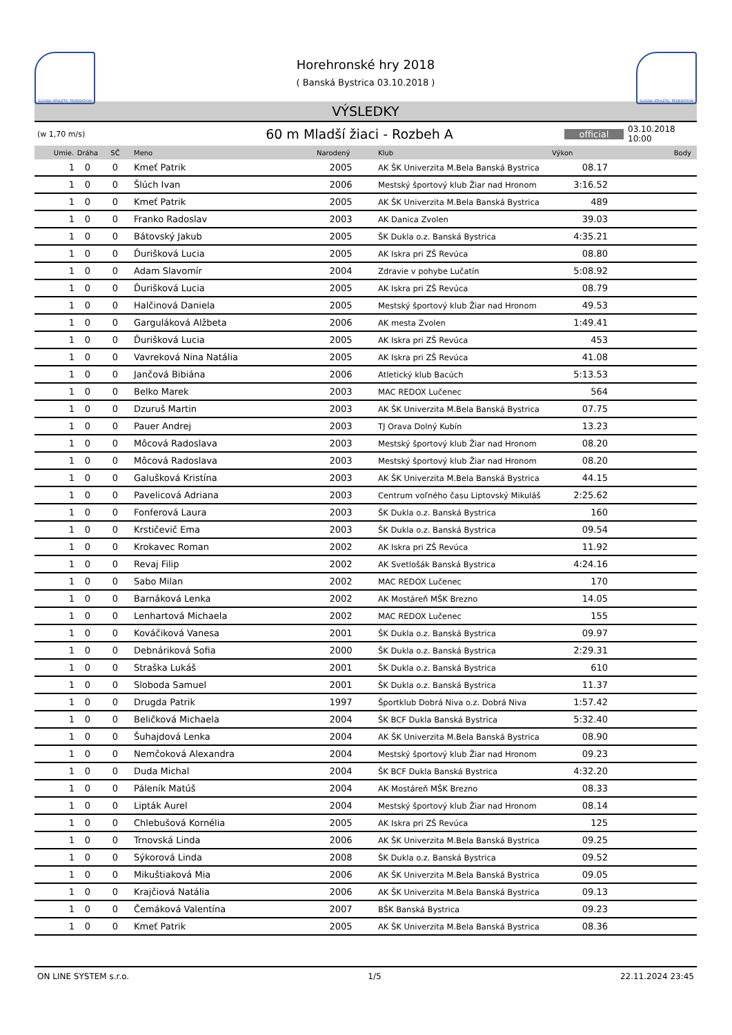SLOVAK ATHLETIC FEDERATION
Horehronské hry 2018
( Banská Bystrica 03.10.2018 )
SLOVAK ATHLETIC FEDERATION
VÝSLEDKY
(w 1,70 m/s)
60 m Mladší žiaci - Rozbeh A
official
03.10.2018 10:00
| Umie. | Dráha | SČ | Meno | Narodený | Klub | Výkon | Body |
| --- | --- | --- | --- | --- | --- | --- | --- |
| 1 | 0 | 0 | Kmeť Patrik | 2005 | AK ŠK Univerzita M.Bela Banská Bystrica | 08.17 | |
| 1 | 0 | 0 | Šlúch Ivan | 2006 | Mestský športový klub Žiar nad Hronom | 3:16.52 | |
| 1 | 0 | 0 | Kmeť Patrik | 2005 | AK ŠK Univerzita M.Bela Banská Bystrica | 489 | |
| 1 | 0 | 0 | Franko Radoslav | 2003 | AK Danica Zvolen | 39.03 | |
| 1 | 0 | 0 | Bátovský Jakub | 2005 | ŠK Dukla o.z. Banská Bystrica | 4:35.21 | |
| 1 | 0 | 0 | Ďurišková Lucia | 2005 | AK Iskra pri ZŠ Revúca | 08.80 | |
| 1 | 0 | 0 | Adam Slavomír | 2004 | Zdravie v pohybe Lučatín | 5:08.92 | |
| 1 | 0 | 0 | Ďurišková Lucia | 2005 | AK Iskra pri ZŠ Revúca | 08.79 | |
| 1 | 0 | 0 | Halčinová Daniela | 2005 | Mestský športový klub Žiar nad Hronom | 49.53 | |
| 1 | 0 | 0 | Garguláková Alžbeta | 2006 | AK mesta Zvolen | 1:49.41 | |
| 1 | 0 | 0 | Ďurišková Lucia | 2005 | AK Iskra pri ZŠ Revúca | 453 | |
| 1 | 0 | 0 | Vavreková Nina Natália | 2005 | AK Iskra pri ZŠ Revúca | 41.08 | |
| 1 | 0 | 0 | Jančová Bibiána | 2006 | Atletický klub Bacúch | 5:13.53 | |
| 1 | 0 | 0 | Belko Marek | 2003 | MAC REDOX Lučenec | 564 | |
| 1 | 0 | 0 | Dzuruš Martin | 2003 | AK ŠK Univerzita M.Bela Banská Bystrica | 07.75 | |
| 1 | 0 | 0 | Pauer Andrej | 2003 | TJ Orava Dolný Kubín | 13.23 | |
| 1 | 0 | 0 | Môcová Radoslava | 2003 | Mestský športový klub Žiar nad Hronom | 08.20 | |
| 1 | 0 | 0 | Môcová Radoslava | 2003 | Mestský športový klub Žiar nad Hronom | 08.20 | |
| 1 | 0 | 0 | Galušková Kristína | 2003 | AK ŠK Univerzita M.Bela Banská Bystrica | 44.15 | |
| 1 | 0 | 0 | Pavelicová Adriana | 2003 | Centrum voľného času Liptovský Mikuláš | 2:25.62 | |
| 1 | 0 | 0 | Fonferová Laura | 2003 | ŠK Dukla o.z. Banská Bystrica | 160 | |
| 1 | 0 | 0 | Krstičevič Ema | 2003 | ŠK Dukla o.z. Banská Bystrica | 09.54 | |
| 1 | 0 | 0 | Krokavec Roman | 2002 | AK Iskra pri ZŠ Revúca | 11.92 | |
| 1 | 0 | 0 | Revaj Filip | 2002 | AK Svetlošák Banská Bystrica | 4:24.16 | |
| 1 | 0 | 0 | Sabo Milan | 2002 | MAC REDOX Lučenec | 170 | |
| 1 | 0 | 0 | Barnáková Lenka | 2002 | AK Mostáreň MŠK Brezno | 14.05 | |
| 1 | 0 | 0 | Lenhartová Michaela | 2002 | MAC REDOX Lučenec | 155 | |
| 1 | 0 | 0 | Kováčiková Vanesa | 2001 | ŠK Dukla o.z. Banská Bystrica | 09.97 | |
| 1 | 0 | 0 | Debnáriková Sofia | 2000 | ŠK Dukla o.z. Banská Bystrica | 2:29.31 | |
| 1 | 0 | 0 | Straška Lukáš | 2001 | ŠK Dukla o.z. Banská Bystrica | 610 | |
| 1 | 0 | 0 | Sloboda Samuel | 2001 | ŠK Dukla o.z. Banská Bystrica | 11.37 | |
| 1 | 0 | 0 | Drugda Patrik | 1997 | Športklub Dobrá Niva o.z. Dobrá Niva | 1:57.42 | |
| 1 | 0 | 0 | Beličková Michaela | 2004 | ŠK BCF Dukla Banská Bystrica | 5:32.40 | |
| 1 | 0 | 0 | Šuhajdová Lenka | 2004 | AK ŠK Univerzita M.Bela Banská Bystrica | 08.90 | |
| 1 | 0 | 0 | Nemčoková Alexandra | 2004 | Mestský športový klub Žiar nad Hronom | 09.23 | |
| 1 | 0 | 0 | Duda Michal | 2004 | ŠK BCF Dukla Banská Bystrica | 4:32.20 | |
| 1 | 0 | 0 | Páleník Matúš | 2004 | AK Mostáreň MŠK Brezno | 08.33 | |
| 1 | 0 | 0 | Lipták Aurel | 2004 | Mestský športový klub Žiar nad Hronom | 08.14 | |
| 1 | 0 | 0 | Chlebušová Kornélia | 2005 | AK Iskra pri ZŠ Revúca | 125 | |
| 1 | 0 | 0 | Trnovská Linda | 2006 | AK ŠK Univerzita M.Bela Banská Bystrica | 09.25 | |
| 1 | 0 | 0 | Sýkorová Linda | 2008 | ŠK Dukla o.z. Banská Bystrica | 09.52 | |
| 1 | 0 | 0 | Mikuštiaková Mia | 2006 | AK ŠK Univerzita M.Bela Banská Bystrica | 09.05 | |
| 1 | 0 | 0 | Krajčiová Natália | 2006 | AK ŠK Univerzita M.Bela Banská Bystrica | 09.13 | |
| 1 | 0 | 0 | Čemáková Valentína | 2007 | BŠK Banská Bystrica | 09.23 | |
| 1 | 0 | 0 | Kmeť Patrik | 2005 | AK ŠK Univerzita M.Bela Banská Bystrica | 08.36 | |
ON LINE SYSTEM s.r.o. 1/5 22.11.2024 23:45